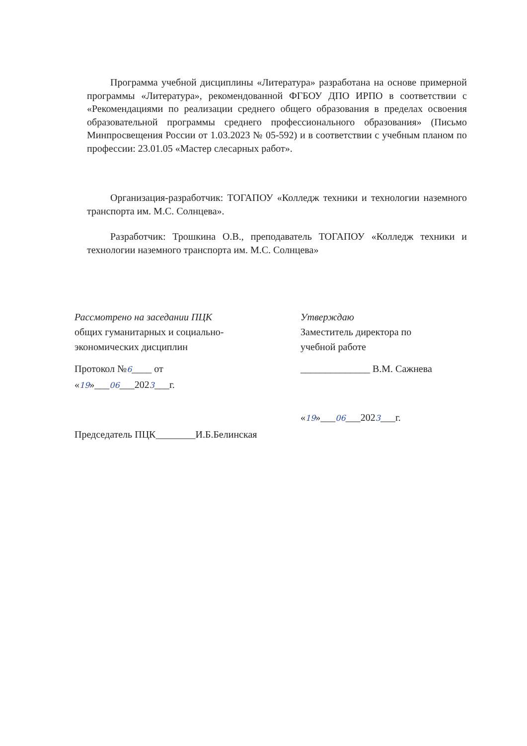Программа учебной дисциплины «Литература» разработана на основе примерной программы «Литература», рекомендованной ФГБОУ ДПО ИРПО в соответствии с «Рекомендациями по реализации среднего общего образования в пределах освоения образовательной программы среднего профессионального образования» (Письмо Минпросвещения России от 1.03.2023 № 05-592) и в соответствии с учебным планом по профессии: 23.01.05 «Мастер слесарных работ».
Организация-разработчик: ТОГАПОУ «Колледж техники и технологии наземного транспорта им. М.С. Солнцева».
Разработчик: Трошкина О.В., преподаватель ТОГАПОУ «Колледж техники и технологии наземного транспорта им. М.С. Солнцева»
Рассмотрено на заседании ПЦК
общих гуманитарных и социально-
экономических дисциплин
Протокол №6____ от
«19»___06___2023___г.
Председатель ПЦК________И.Б.Белинская
Утверждаю
Заместитель директора по
учебной работе
______________ В.М. Сажнева
«19»___06___2023___г.